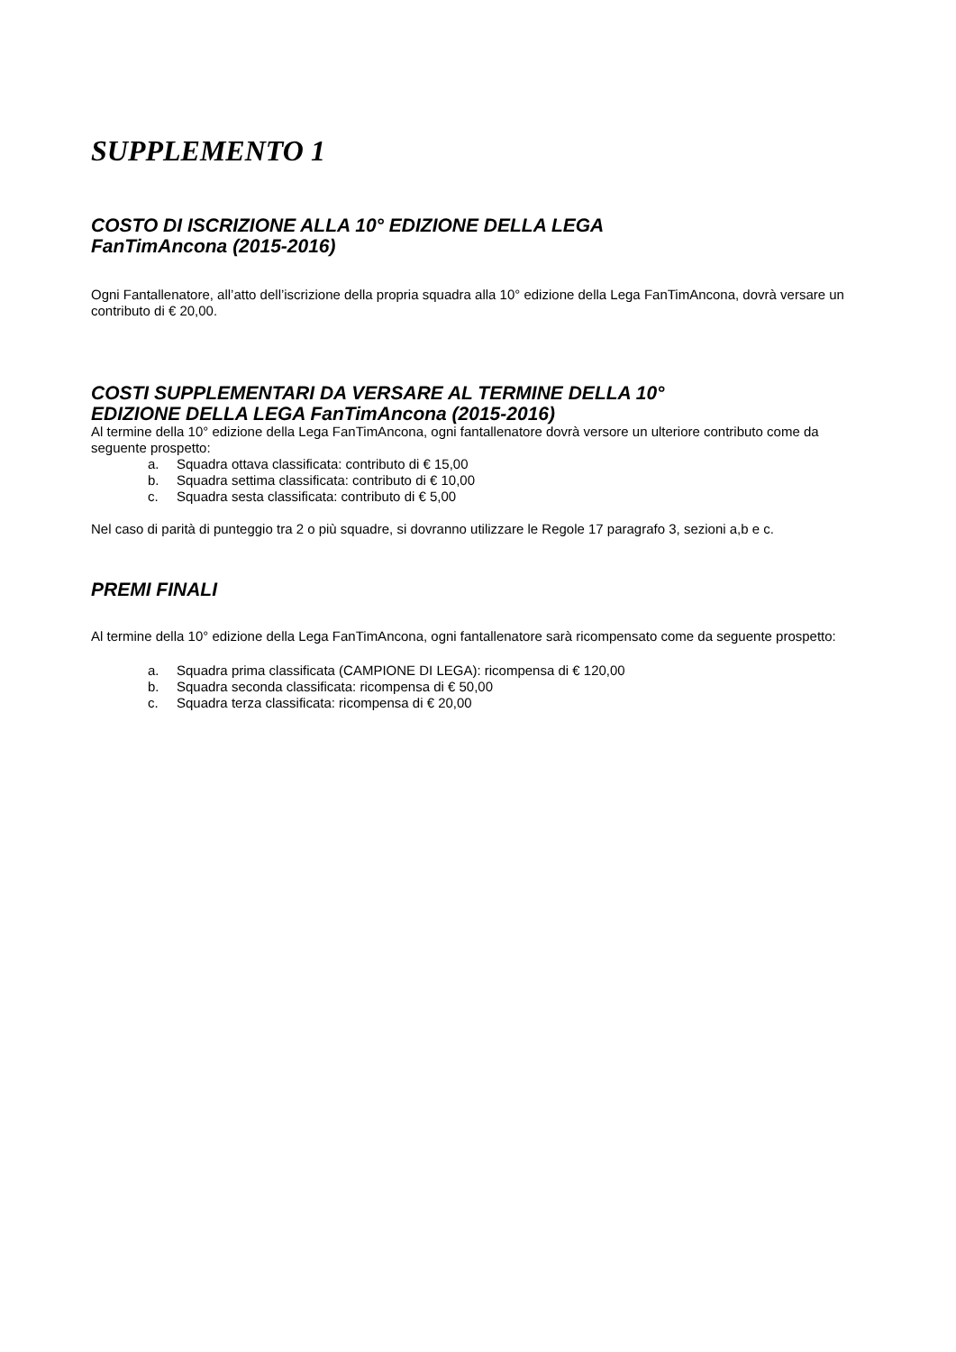SUPPLEMENTO 1
COSTO DI ISCRIZIONE ALLA 10° EDIZIONE DELLA LEGA
FanTimAncona (2015-2016)
Ogni Fantallenatore, all’atto dell’iscrizione della propria squadra alla 10° edizione della Lega FanTimAncona, dovrà versare un contributo di € 20,00.
COSTI SUPPLEMENTARI DA VERSARE AL TERMINE DELLA 10°
EDIZIONE DELLA LEGA FanTimAncona (2015-2016)
Al termine della 10° edizione della Lega FanTimAncona, ogni fantallenatore dovrà versore un ulteriore contributo come da seguente prospetto:
a. Squadra ottava classificata: contributo di € 15,00
b. Squadra settima classificata: contributo di € 10,00
c. Squadra sesta classificata: contributo di € 5,00
Nel caso di parità di punteggio tra 2 o più squadre, si dovranno utilizzare le Regole 17 paragrafo 3, sezioni a,b e c.
PREMI FINALI
Al termine della 10° edizione della Lega FanTimAncona, ogni fantallenatore sarà ricompensato come da seguente prospetto:
a. Squadra prima classificata (CAMPIONE DI LEGA): ricompensa di € 120,00
b. Squadra seconda classificata: ricompensa di € 50,00
c. Squadra terza classificata: ricompensa di € 20,00